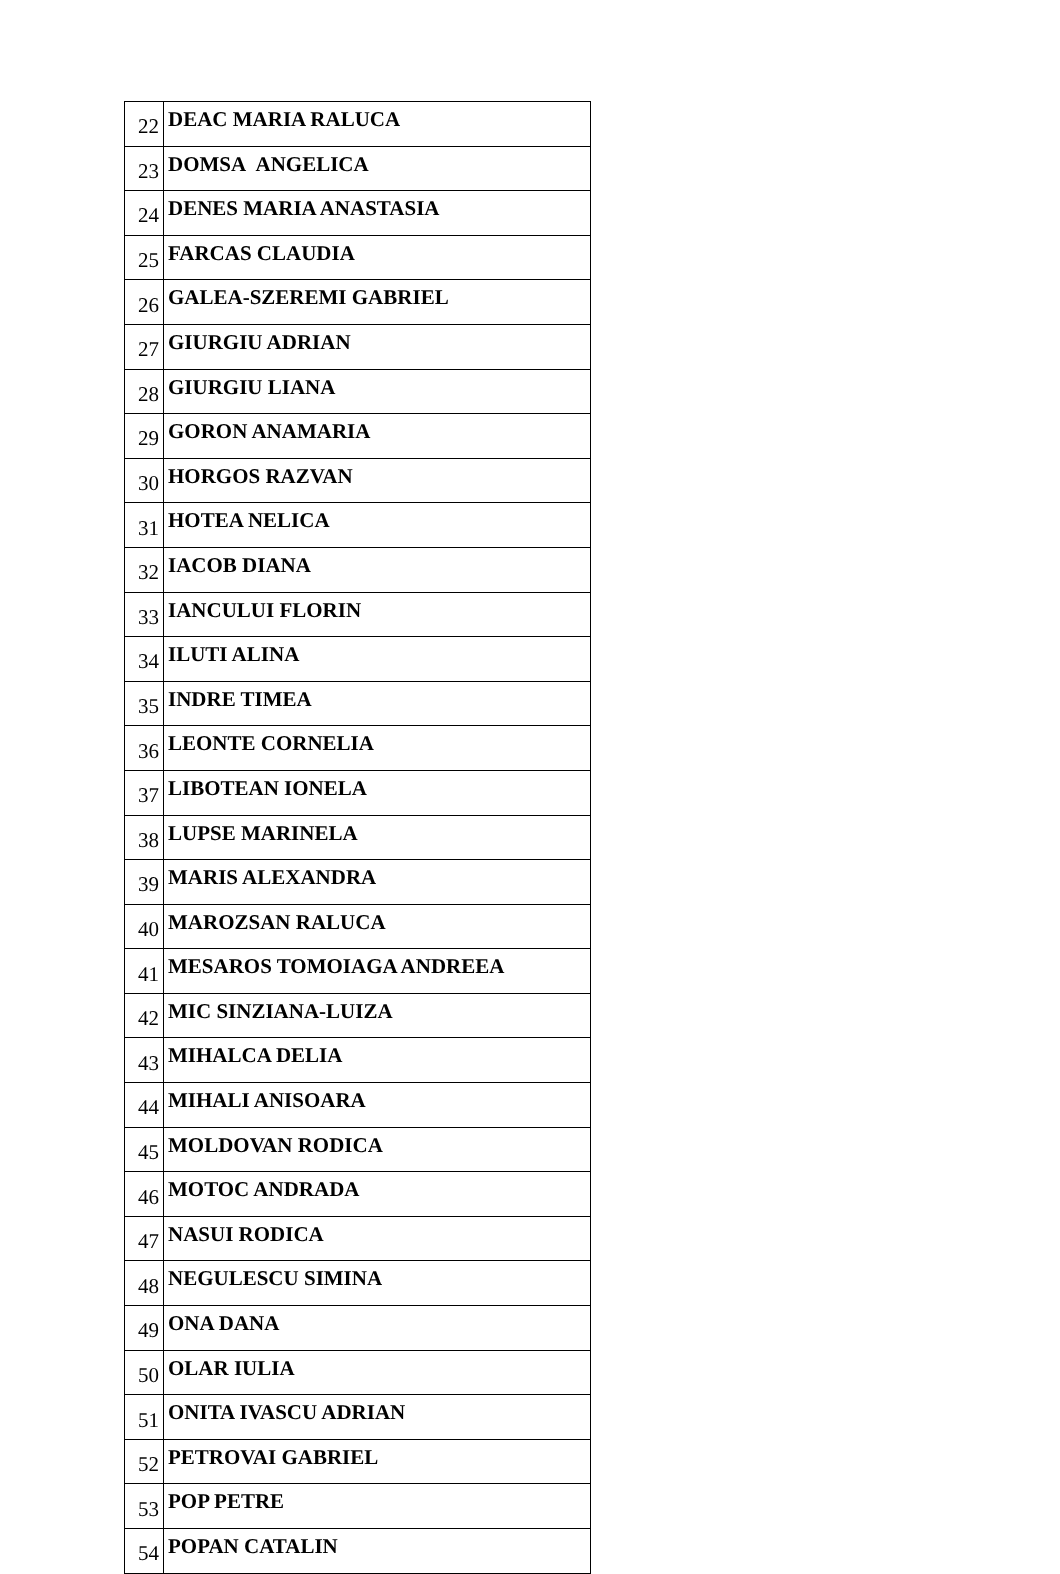| 22 | DEAC MARIA RALUCA |
| 23 | DOMSA ANGELICA |
| 24 | DENES MARIA ANASTASIA |
| 25 | FARCAS CLAUDIA |
| 26 | GALEA-SZEREMI GABRIEL |
| 27 | GIURGIU ADRIAN |
| 28 | GIURGIU LIANA |
| 29 | GORON ANAMARIA |
| 30 | HORGOS RAZVAN |
| 31 | HOTEA NELICA |
| 32 | IACOB DIANA |
| 33 | IANCULUI FLORIN |
| 34 | ILUTI ALINA |
| 35 | INDRE TIMEA |
| 36 | LEONTE CORNELIA |
| 37 | LIBOTEAN IONELA |
| 38 | LUPSE MARINELA |
| 39 | MARIS ALEXANDRA |
| 40 | MAROZSAN RALUCA |
| 41 | MESAROS TOMOIAGA ANDREEA |
| 42 | MIC SINZIANA-LUIZA |
| 43 | MIHALCA DELIA |
| 44 | MIHALI ANISOARA |
| 45 | MOLDOVAN RODICA |
| 46 | MOTOC ANDRADA |
| 47 | NASUI RODICA |
| 48 | NEGULESCU SIMINA |
| 49 | ONA DANA |
| 50 | OLAR IULIA |
| 51 | ONITA IVASCU ADRIAN |
| 52 | PETROVAI GABRIEL |
| 53 | POP PETRE |
| 54 | POPAN CATALIN |